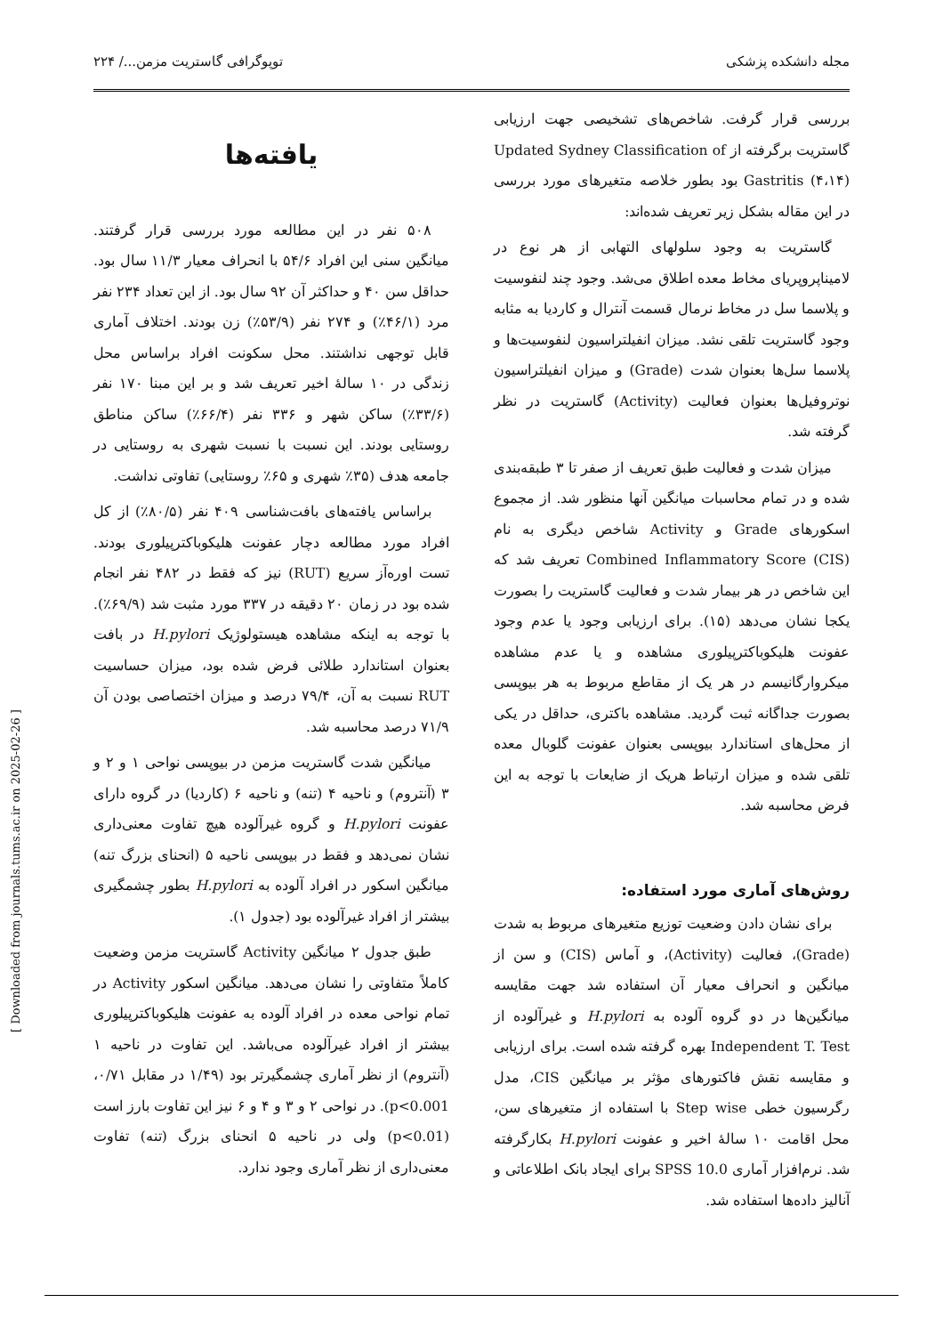مجله دانشکده پزشکی توپوگرافی گاستریت مزمن.../ ۲۲۴
بررسی قرار گرفت. شاخص‌های تشخیصی جهت ارزیابی گاستریت برگرفته از Updated Sydney Classification of Gastritis (۴،۱۴) بود بطور خلاصه متغیرهای مورد بررسی در این مقاله بشکل زیر تعریف شده‌اند:
گاستریت به وجود سلولهای التهابی از هر نوع در لامیناپروپریای مخاط معده اطلاق می‌شد. وجود چند لنفوسیت و پلاسما سل در مخاط نرمال قسمت آنترال و کاردیا به مثابه وجود گاستریت تلقی نشد. میزان انفیلتراسیون لنفوسیت‌ها و پلاسما سل‌ها بعنوان شدت (Grade) و میزان انفیلتراسیون نوتروفیل‌ها بعنوان فعالیت (Activity) گاستریت در نظر گرفته شد.
میزان شدت و فعالیت طبق تعریف از صفر تا ۳ طبقه‌بندی شده و در تمام محاسبات میانگین آنها منظور شد. از مجموع اسکورهای Grade و Activity شاخص دیگری به نام Combined Inflammatory Score (CIS) تعریف شد که این شاخص در هر بیمار شدت و فعالیت گاستریت را بصورت یکجا نشان می‌دهد (۱۵). برای ارزیابی وجود یا عدم وجود عفونت هلیکوباکترپیلوری مشاهده و یا عدم مشاهده میکروارگانیسم در هر یک از مقاطع مربوط به هر بیوپسی بصورت جداگانه ثبت گردید. مشاهده باکتری، حداقل در یکی از محل‌های استاندارد بیوپسی بعنوان عفونت گلوبال معده تلقی شده و میزان ارتباط هریک از ضایعات با توجه به این فرض محاسبه شد.
روش‌های آماری مورد استفاده:
برای نشان دادن وضعیت توزیع متغیرهای مربوط به شدت (Grade)، فعالیت (Activity)، و آماس (CIS) و سن از میانگین و انحراف معیار آن استفاده شد جهت مقایسه میانگین‌ها در دو گروه آلوده به H.pylori و غیرآلوده از Independent T. Test بهره گرفته شده است. برای ارزیابی و مقایسه نقش فاکتورهای مؤثر بر میانگین CIS، مدل رگرسیون خطی Step wise با استفاده از متغیرهای سن، محل اقامت ۱۰ سالهٔ اخیر و عفونت H.pylori بکارگرفته شد. نرم‌افزار آماری SPSS 10.0 برای ایجاد بانک اطلاعاتی و آنالیز داده‌ها استفاده شد.
یافته‌ها
۵۰۸ نفر در این مطالعه مورد بررسی قرار گرفتند. میانگین سنی این افراد ۵۴/۶ با انحراف معیار ۱۱/۳ سال بود. حداقل سن ۴۰ و حداکثر آن ۹۲ سال بود. از این تعداد ۲۳۴ نفر مرد (۴۶/۱٪) و ۲۷۴ نفر (۵۳/۹٪) زن بودند. اختلاف آماری قابل توجهی نداشتند. محل سکونت افراد براساس محل زندگی در ۱۰ سالهٔ اخیر تعریف شد و بر این مبنا ۱۷۰ نفر (۳۳/۶٪) ساکن شهر و ۳۳۶ نفر (۶۶/۴٪) ساکن مناطق روستایی بودند. این نسبت با نسبت شهری به روستایی در جامعه هدف (۳۵٪ شهری و ۶۵٪ روستایی) تفاوتی نداشت.
براساس یافته‌های بافت‌شناسی ۴۰۹ نفر (۸۰/۵٪) از کل افراد مورد مطالعه دچار عفونت هلیکوباکترپیلوری بودند. تست اوره‌آز سریع (RUT) نیز که فقط در ۴۸۲ نفر انجام شده بود در زمان ۲۰ دقیقه در ۳۳۷ مورد مثبت شد (۶۹/۹٪). با توجه به اینکه مشاهده هیستولوژیک H.pylori در بافت بعنوان استاندارد طلائی فرض شده بود، میزان حساسیت RUT نسبت به آن، ۷۹/۴ درصد و میزان اختصاصی بودن آن ۷۱/۹ درصد محاسبه شد.
میانگین شدت گاستریت مزمن در بیوپسی نواحی ۱ و ۲ و ۳ (آنتروم) و ناحیه ۴ (تنه) و ناحیه ۶ (کاردیا) در گروه دارای عفونت H.pylori و گروه غیرآلوده هیچ تفاوت معنی‌داری نشان نمی‌دهد و فقط در بیوپسی ناحیه ۵ (انحنای بزرگ تنه) میانگین اسکور در افراد آلوده به H.pylori بطور چشمگیری بیشتر از افراد غیرآلوده بود (جدول ۱).
طبق جدول ۲ میانگین Activity گاستریت مزمن وضعیت کاملاً متفاوتی را نشان می‌دهد. میانگین اسکور Activity در تمام نواحی معده در افراد آلوده به عفونت هلیکوباکترپیلوری بیشتر از افراد غیرآلوده می‌باشد. این تفاوت در ناحیه ۱ (آنتروم) از نظر آماری چشمگیرتر بود (۱/۴۹ در مقابل ۰/۷۱، p<0.001). در نواحی ۲ و ۳ و ۴ و ۶ نیز این تفاوت بارز است (p<0.01) ولی در ناحیه ۵ انحنای بزرگ (تنه) تفاوت معنی‌داری از نظر آماری وجود ندارد.
[ Downloaded from journals.tums.ac.ir on 2025-02-26 ]